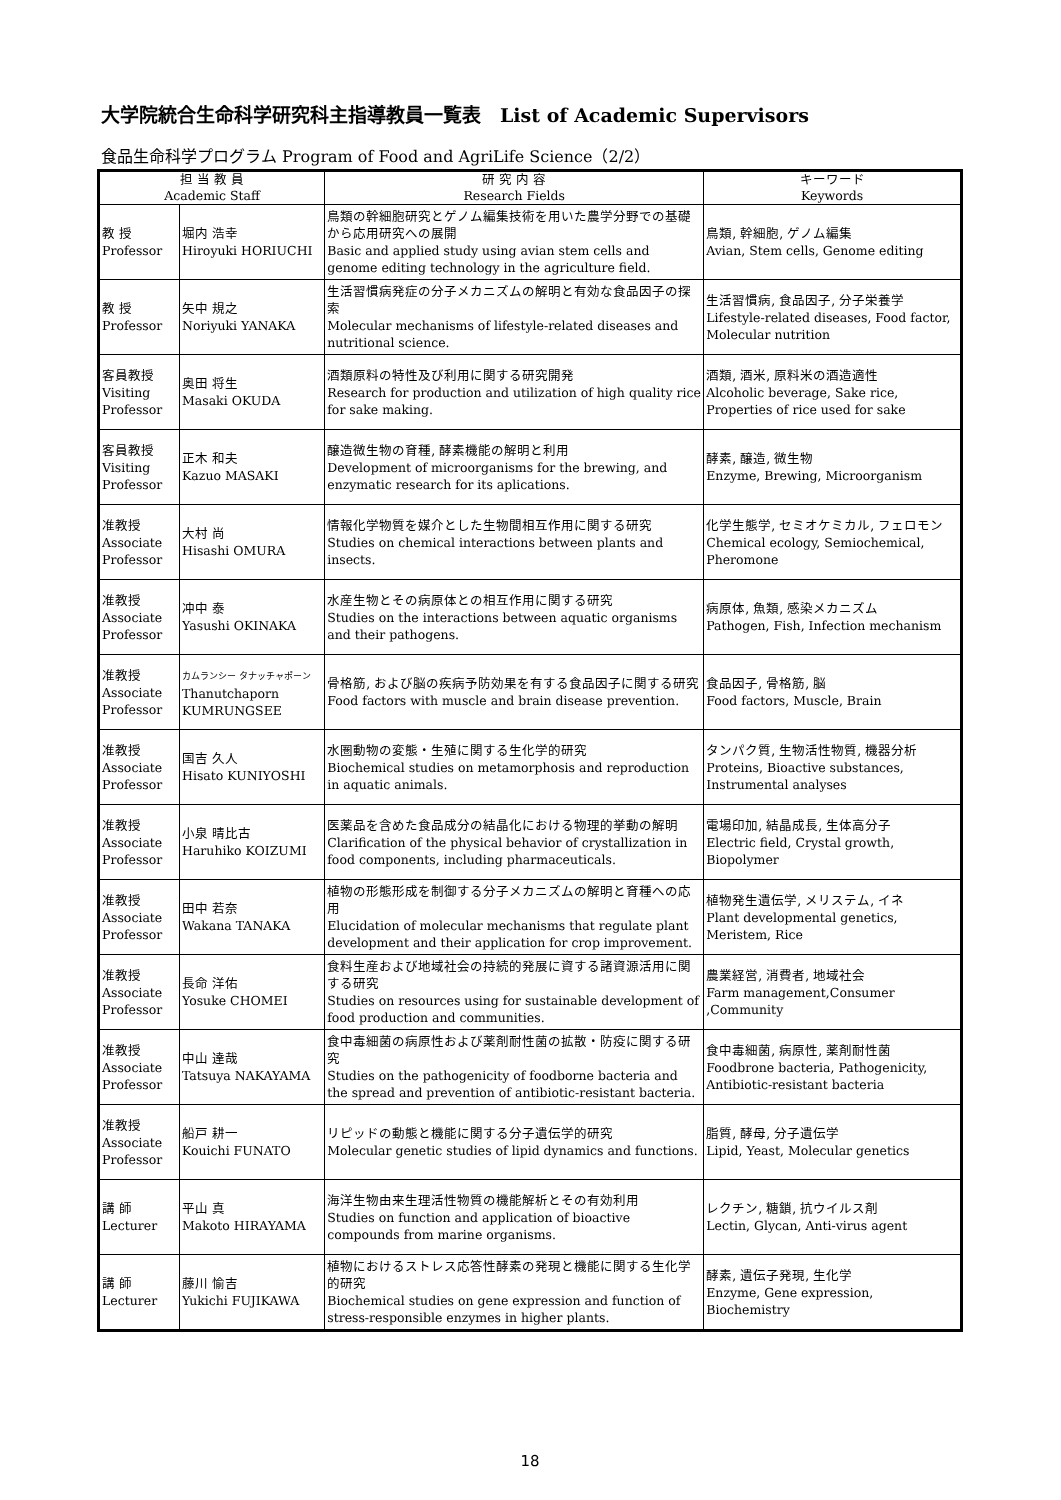大学院統合生命科学研究科主指導教員一覧表　List of Academic Supervisors
食品生命科学プログラム Program of Food and AgriLife Science（2/2）
| 担 当 教 員 Academic Staff | | 研 究 内 容 Research Fields | キーワード Keywords |
| --- | --- | --- | --- |
| 教 授 Professor | 堀内 浩幸 Hiroyuki HORIUCHI | 鳥類の幹細胞研究とゲノム編集技術を用いた農学分野での基礎から応用研究への展開 Basic and applied study using avian stem cells and genome editing technology in the agriculture field. | 鳥類, 幹細胞, ゲノム編集 Avian, Stem cells, Genome editing |
| 教 授 Professor | 矢中 規之 Noriyuki YANAKA | 生活習慣病発症の分子メカニズムの解明と有効な食品因子の探索 Molecular mechanisms of lifestyle-related diseases and nutritional science. | 生活習慣病, 食品因子, 分子栄養学 Lifestyle-related diseases, Food factor, Molecular nutrition |
| 客員教授 Visiting Professor | 奥田 将生 Masaki OKUDA | 酒類原料の特性及び利用に関する研究開発 Research for production and utilization of high quality rice for sake making. | 酒類, 酒米, 原料米の酒造適性 Alcoholic beverage, Sake rice, Properties of rice used for sake |
| 客員教授 Visiting Professor | 正木 和夫 Kazuo MASAKI | 醸造微生物の育種, 酵素機能の解明と利用 Development of microorganisms for the brewing, and enzymatic research for its aplications. | 酵素, 醸造, 微生物 Enzyme, Brewing, Microorganism |
| 准教授 Associate Professor | 大村 尚 Hisashi OMURA | 情報化学物質を媒介とした生物間相互作用に関する研究 Studies on chemical interactions between plants and insects. | 化学生態学, セミオケミカル, フェロモン Chemical ecology, Semiochemical, Pheromone |
| 准教授 Associate Professor | 冲中 泰 Yasushi OKINAKA | 水産生物とその病原体との相互作用に関する研究 Studies on the interactions between aquatic organisms and their pathogens. | 病原体, 魚類, 感染メカニズム Pathogen, Fish, Infection mechanism |
| 准教授 Associate Professor | カムランシー タナッチャポーン Thanutchaporn KUMRUNGSEE | 骨格筋, および脳の疾病予防効果を有する食品因子に関する研究 Food factors with muscle and brain disease prevention. | 食品因子, 骨格筋, 脳 Food factors, Muscle, Brain |
| 准教授 Associate Professor | 国吉 久人 Hisato KUNIYOSHI | 水圏動物の変態・生殖に関する生化学的研究 Biochemical studies on metamorphosis and reproduction in aquatic animals. | タンパク質, 生物活性物質, 機器分析 Proteins, Bioactive substances, Instrumental analyses |
| 准教授 Associate Professor | 小泉 晴比古 Haruhiko KOIZUMI | 医薬品を含めた食品成分の結晶化における物理的挙動の解明 Clarification of the physical behavior of crystallization in food components, including pharmaceuticals. | 電場印加, 結晶成長, 生体高分子 Electric field, Crystal growth, Biopolymer |
| 准教授 Associate Professor | 田中 若奈 Wakana TANAKA | 植物の形態形成を制御する分子メカニズムの解明と育種への応用 Elucidation of molecular mechanisms that regulate plant development and their application for crop improvement. | 植物発生遺伝学, メリステム, イネ Plant developmental genetics, Meristem, Rice |
| 准教授 Associate Professor | 長命 洋佑 Yosuke CHOMEI | 食料生産および地域社会の持続的発展に資する諸資源活用に関する研究 Studies on resources using for sustainable development of food production and communities. | 農業経営, 消費者, 地域社会 Farm management,Consumer ,Community |
| 准教授 Associate Professor | 中山 達哉 Tatsuya NAKAYAMA | 食中毒細菌の病原性および薬剤耐性菌の拡散・防疫に関する研究 Studies on the pathogenicity of foodborne bacteria and the spread and prevention of antibiotic-resistant bacteria. | 食中毒細菌, 病原性, 薬剤耐性菌 Foodbrone bacteria, Pathogenicity, Antibiotic-resistant bacteria |
| 准教授 Associate Professor | 船戸 耕一 Kouichi FUNATO | リピッドの動態と機能に関する分子遺伝学的研究 Molecular genetic studies of lipid dynamics and functions. | 脂質, 酵母, 分子遺伝学 Lipid, Yeast, Molecular genetics |
| 講 師 Lecturer | 平山 真 Makoto HIRAYAMA | 海洋生物由来生理活性物質の機能解析とその有効利用 Studies on function and application of bioactive compounds from marine organisms. | レクチン, 糖鎖, 抗ウイルス剤 Lectin, Glycan, Anti-virus agent |
| 講 師 Lecturer | 藤川 愉吉 Yukichi FUJIKAWA | 植物におけるストレス応答性酵素の発現と機能に関する生化学的研究 Biochemical studies on gene expression and function of stress-responsible enzymes in higher plants. | 酵素, 遺伝子発現, 生化学 Enzyme, Gene expression, Biochemistry |
18